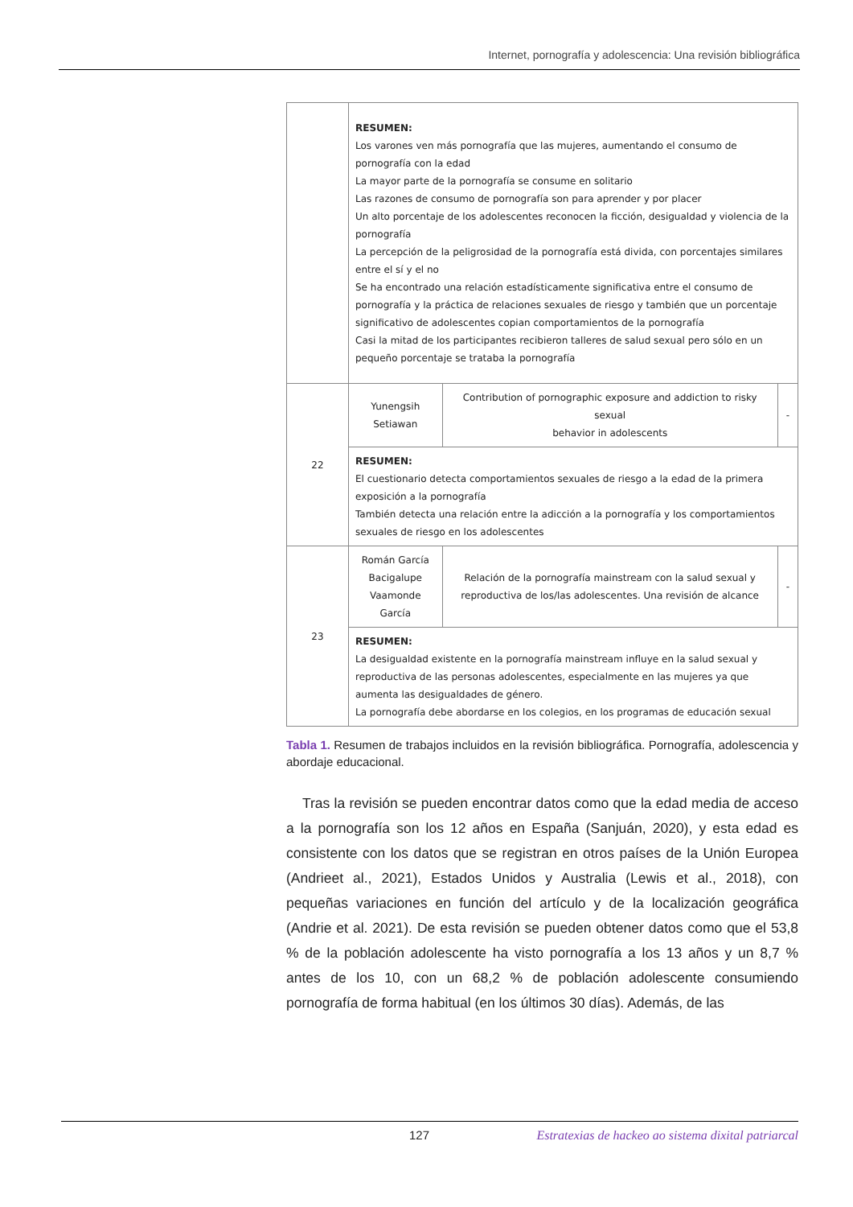Internet, pornografía y adolescencia: Una revisión bibliográfica
| | RESUMEN: Los varones ven más pornografía que las mujeres, aumentando el consumo de pornografía con la edad La mayor parte de la pornografía se consume en solitario Las razones de consumo de pornografía son para aprender y por placer Un alto porcentaje de los adolescentes reconocen la ficción, desigualdad y violencia de la pornografía La percepción de la peligrosidad de la pornografía está divida, con porcentajes similares entre el sí y el no Se ha encontrado una relación estadísticamente significativa entre el consumo de pornografía y la práctica de relaciones sexuales de riesgo y también que un porcentaje significativo de adolescentes copian comportamientos de la pornografía Casi la mitad de los participantes recibieron talleres de salud sexual pero sólo en un pequeño porcentaje se trataba la pornografía | | |
| 22 | Yunengsih Setiawan | Contribution of pornographic exposure and addiction to risky sexual behavior in adolescents | - |
| | RESUMEN: El cuestionario detecta comportamientos sexuales de riesgo a la edad de la primera exposición a la pornografía También detecta una relación entre la adicción a la pornografía y los comportamientos sexuales de riesgo en los adolescentes | | |
| 23 | Román García Bacigalupe Vaamonde García | Relación de la pornografía mainstream con la salud sexual y reproductiva de los/las adolescentes. Una revisión de alcance | - |
| | RESUMEN: La desigualdad existente en la pornografía mainstream influye en la salud sexual y reproductiva de las personas adolescentes, especialmente en las mujeres ya que aumenta las desigualdades de género. La pornografía debe abordarse en los colegios, en los programas de educación sexual | | |
Tabla 1. Resumen de trabajos incluidos en la revisión bibliográfica. Pornografía, adolescencia y abordaje educacional.
Tras la revisión se pueden encontrar datos como que la edad media de acceso a la pornografía son los 12 años en España (Sanjuán, 2020), y esta edad es consistente con los datos que se registran en otros países de la Unión Europea (Andrieet al., 2021), Estados Unidos y Australia (Lewis et al., 2018), con pequeñas variaciones en función del artículo y de la localización geográfica (Andrie et al. 2021). De esta revisión se pueden obtener datos como que el 53,8 % de la población adolescente ha visto pornografía a los 13 años y un 8,7 % antes de los 10, con un 68,2 % de población adolescente consumiendo pornografía de forma habitual (en los últimos 30 días). Además, de las
127 Estratexias de hackeo ao sistema dixital patriarcal